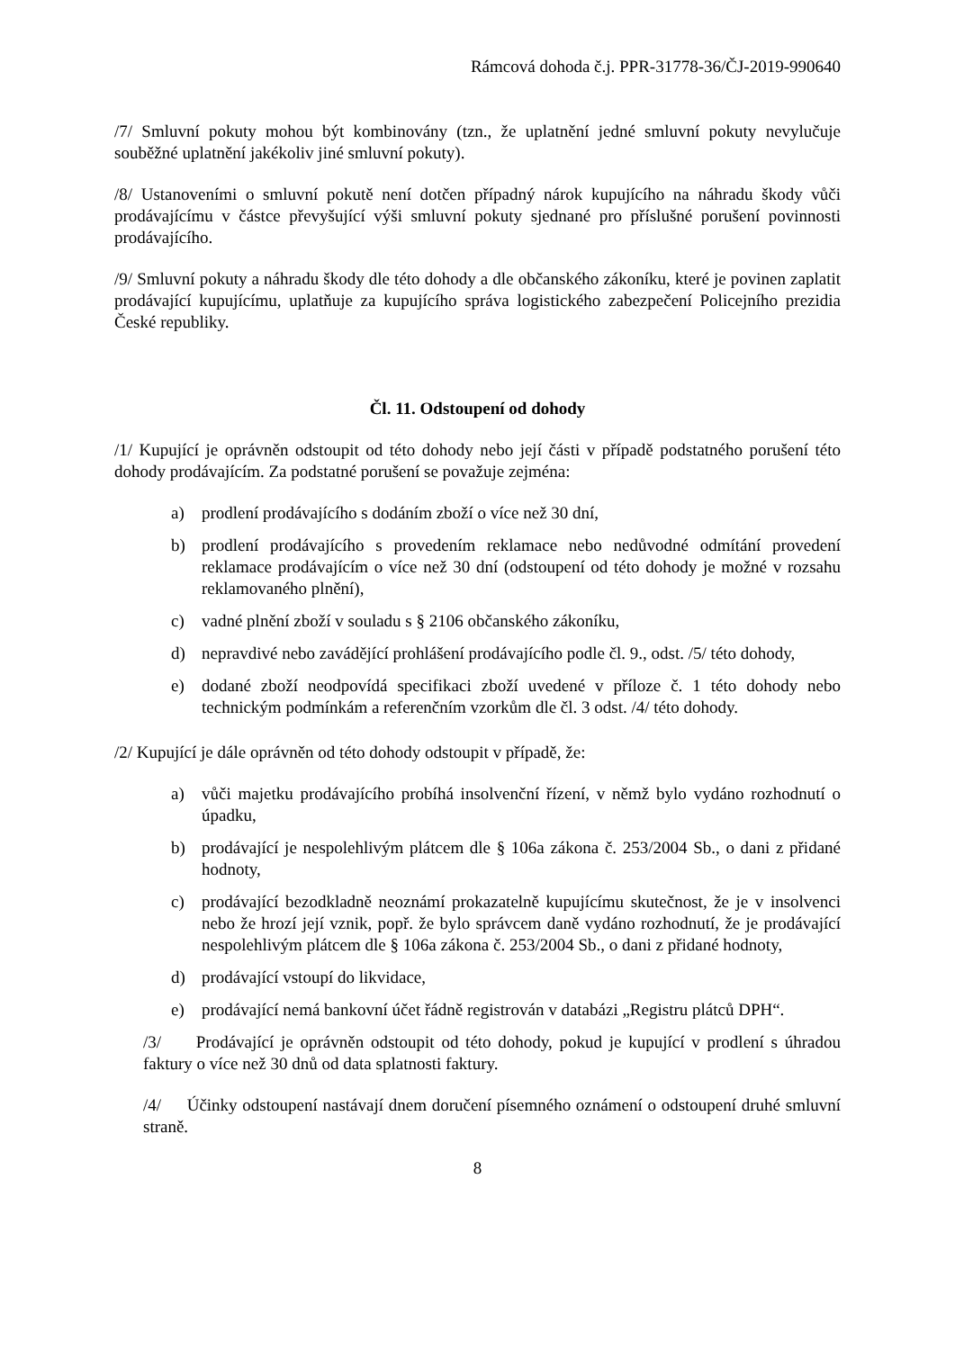Rámcová dohoda č.j. PPR-31778-36/ČJ-2019-990640
/7/ Smluvní pokuty mohou být kombinovány (tzn., že uplatnění jedné smluvní pokuty nevylučuje souběžné uplatnění jakékoliv jiné smluvní pokuty).
/8/ Ustanoveními o smluvní pokutě není dotčen případný nárok kupujícího na náhradu škody vůči prodávajícímu v částce převyšující výši smluvní pokuty sjednané pro příslušné porušení povinnosti prodávajícího.
/9/ Smluvní pokuty a náhradu škody dle této dohody a dle občanského zákoníku, které je povinen zaplatit prodávající kupujícímu, uplatňuje za kupujícího správa logistického zabezpečení Policejního prezidia České republiky.
Čl. 11. Odstoupení od dohody
/1/ Kupující je oprávněn odstoupit od této dohody nebo její části v případě podstatného porušení této dohody prodávajícím. Za podstatné porušení se považuje zejména:
a) prodlení prodávajícího s dodáním zboží o více než 30 dní,
b) prodlení prodávajícího s provedením reklamace nebo nedůvodné odmítání provedení reklamace prodávajícím o více než 30 dní (odstoupení od této dohody je možné v rozsahu reklamovaného plnění),
c) vadné plnění zboží v souladu s § 2106 občanského zákoníku,
d) nepravdivé nebo zavádějící prohlášení prodávajícího podle čl. 9., odst. /5/ této dohody,
e) dodané zboží neodpovídá specifikaci zboží uvedené v příloze č. 1 této dohody nebo technickým podmínkám a referenčním vzorkům dle čl. 3 odst. /4/ této dohody.
/2/ Kupující je dále oprávněn od této dohody odstoupit v případě, že:
a) vůči majetku prodávajícího probíhá insolvenční řízení, v němž bylo vydáno rozhodnutí o úpadku,
b) prodávající je nespolehlivým plátcem dle § 106a zákona č. 253/2004 Sb., o dani z přidané hodnoty,
c) prodávající bezodkladně neoznámí prokazatelně kupujícímu skutečnost, že je v insolvenci nebo že hrozí její vznik, popř. že bylo správcem daně vydáno rozhodnutí, že je prodávající nespolehlivým plátcem dle § 106a zákona č. 253/2004 Sb., o dani z přidané hodnoty,
d) prodávající vstoupí do likvidace,
e) prodávající nemá bankovní účet řádně registrován v databázi „Registru plátců DPH“.
/3/ Prodávající je oprávněn odstoupit od této dohody, pokud je kupující v prodlení s úhradou faktury o více než 30 dnů od data splatnosti faktury.
/4/ Účinky odstoupení nastávají dnem doručení písemného oznámení o odstoupení druhé smluvní straně.
8